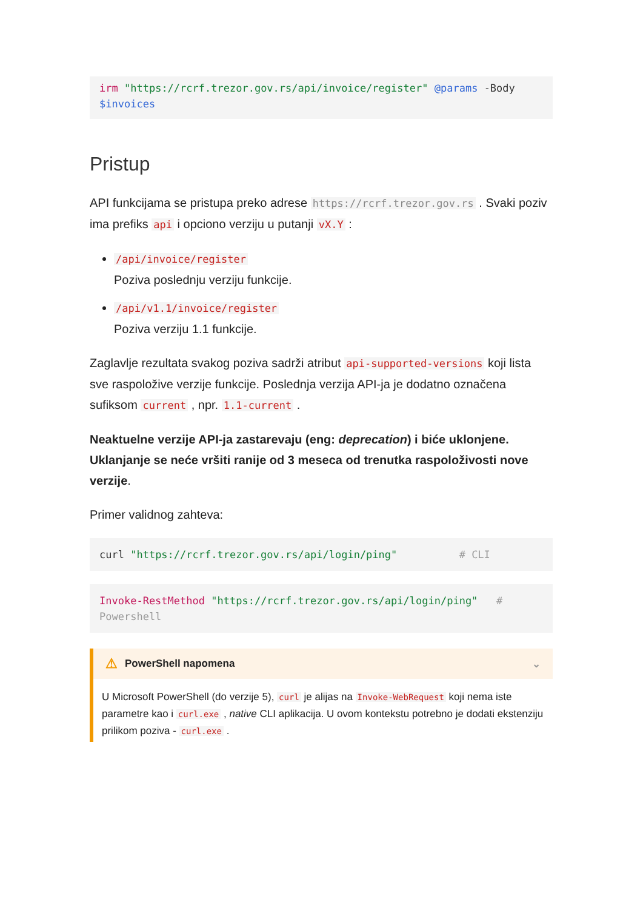irm "https://rcrf.trezor.gov.rs/api/invoice/register" @params -Body $invoices
Pristup
API funkcijama se pristupa preko adrese https://rcrf.trezor.gov.rs . Svaki poziv ima prefiks api i opciono verziju u putanji vX.Y :
/api/invoice/register
Poziva poslednju verziju funkcije.
/api/v1.1/invoice/register
Poziva verziju 1.1 funkcije.
Zaglavlje rezultata svakog poziva sadrži atribut api-supported-versions koji lista sve raspoložive verzije funkcije. Poslednja verzija API-ja je dodatno označena sufiksom current , npr. 1.1-current .
Neaktuelne verzije API-ja zastarevaju (eng: deprecation) i biće uklonjene. Uklanjanje se neće vršiti ranije od 3 meseca od trenutka raspoloživosti nove verzije.
Primer validnog zahteva:
curl "https://rcrf.trezor.gov.rs/api/login/ping"          # CLI
Invoke-RestMethod "https://rcrf.trezor.gov.rs/api/login/ping"   # Powershell
⚠ PowerShell napomena ⌄
U Microsoft PowerShell (do verzije 5), curl je alijas na Invoke-WebRequest koji nema iste parametre kao i curl.exe , native CLI aplikacija. U ovom kontekstu potrebno je dodati ekstenziju prilikom poziva - curl.exe .